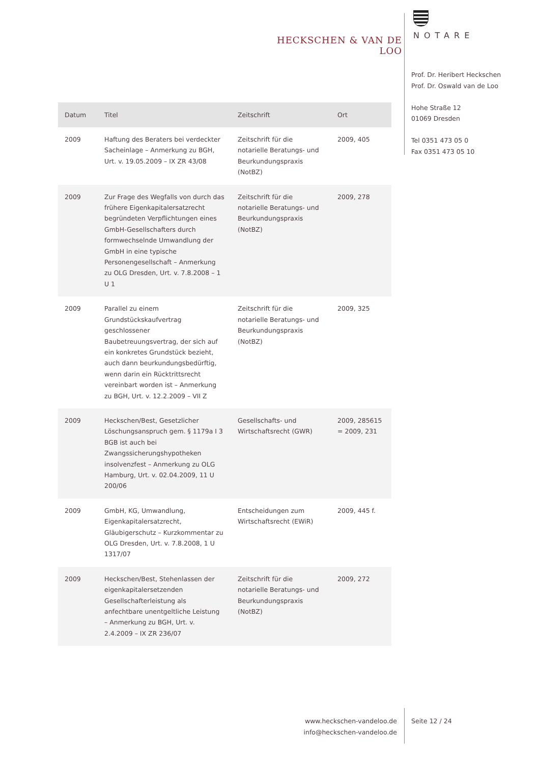HECKSCHEN & VAN DE LOO
NOTARE
Prof. Dr. Heribert Heckschen
Prof. Dr. Oswald van de Loo
Hohe Straße 12
01069 Dresden
Tel 0351 473 05 0
Fax 0351 473 05 10
| Datum | Titel | Zeitschrift | Ort |
| --- | --- | --- | --- |
| 2009 | Haftung des Beraters bei verdeckter Sacheinlage – Anmerkung zu BGH, Urt. v. 19.05.2009 – IX ZR 43/08 | Zeitschrift für die notarielle Beratungs- und Beurkundungspraxis (NotBZ) | 2009, 405 |
| 2009 | Zur Frage des Wegfalls von durch das frühere Eigenkapitalersatzrecht begründeten Verpflichtungen eines GmbH-Gesellschafters durch formwechselnde Umwandlung der GmbH in eine typische Personengesellschaft – Anmerkung zu OLG Dresden, Urt. v. 7.8.2008 – 1 U 1 | Zeitschrift für die notarielle Beratungs- und Beurkundungspraxis (NotBZ) | 2009, 278 |
| 2009 | Parallel zu einem Grundstückskaufvertrag geschlossener Baubetreuungsvertrag, der sich auf ein konkretes Grundstück bezieht, auch dann beurkundungsbedürftig, wenn darin ein Rücktrittsrecht vereinbart worden ist – Anmerkung zu BGH, Urt. v. 12.2.2009 – VII Z | Zeitschrift für die notarielle Beratungs- und Beurkundungspraxis (NotBZ) | 2009, 325 |
| 2009 | Heckschen/Best, Gesetzlicher Löschungsanspruch gem. § 1179a I 3 BGB ist auch bei Zwangssicherungshypotheken insolvenzfest – Anmerkung zu OLG Hamburg, Urt. v. 02.04.2009, 11 U 200/06 | Gesellschafts- und Wirtschaftsrecht (GWR) | 2009, 285615 = 2009, 231 |
| 2009 | GmbH, KG, Umwandlung, Eigenkapitalersatzrecht, Gläubigerschutz – Kurzkommentar zu OLG Dresden, Urt. v. 7.8.2008, 1 U 1317/07 | Entscheidungen zum Wirtschaftsrecht (EWiR) | 2009, 445 f. |
| 2009 | Heckschen/Best, Stehenlassen der eigenkapitalersetzenden Gesellschafterleistung als anfechtbare unentgeltliche Leistung – Anmerkung zu BGH, Urt. v. 2.4.2009 – IX ZR 236/07 | Zeitschrift für die notarielle Beratungs- und Beurkundungspraxis (NotBZ) | 2009, 272 |
www.heckschen-vandeloo.de
info@heckschen-vandeloo.de
Seite 12 / 24